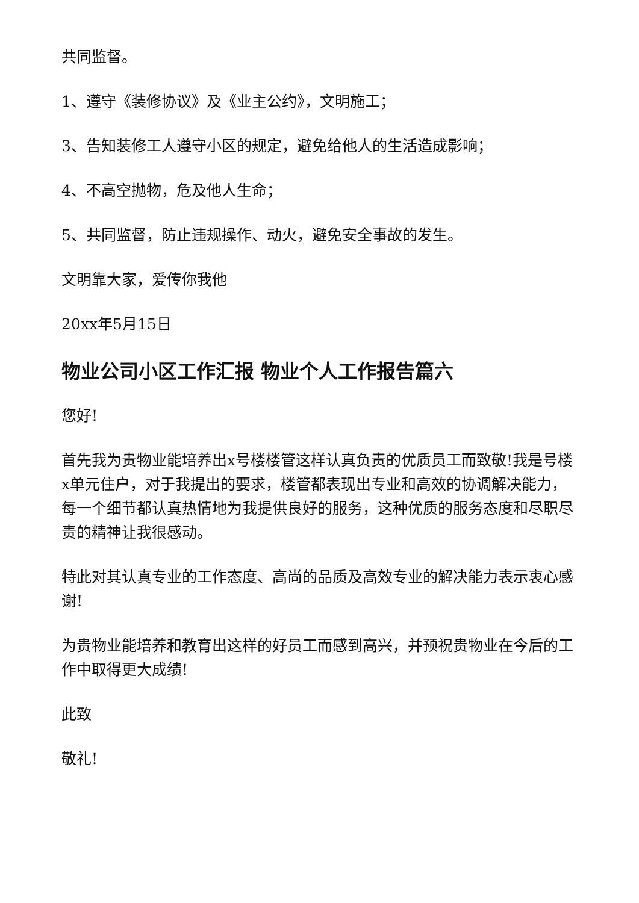共同监督。
1、遵守《装修协议》及《业主公约》，文明施工；
3、告知装修工人遵守小区的规定，避免给他人的生活造成影响；
4、不高空抛物，危及他人生命；
5、共同监督，防止违规操作、动火，避免安全事故的发生。
文明靠大家，爱传你我他
20xx年5月15日
物业公司小区工作汇报 物业个人工作报告篇六
您好!
首先我为贵物业能培养出x号楼楼管这样认真负责的优质员工而致敬!我是号楼x单元住户，对于我提出的要求，楼管都表现出专业和高效的协调解决能力，每一个细节都认真热情地为我提供良好的服务，这种优质的服务态度和尽职尽责的精神让我很感动。
特此对其认真专业的工作态度、高尚的品质及高效专业的解决能力表示衷心感谢!
为贵物业能培养和教育出这样的好员工而感到高兴，并预祝贵物业在今后的工作中取得更大成绩!
此致
敬礼!